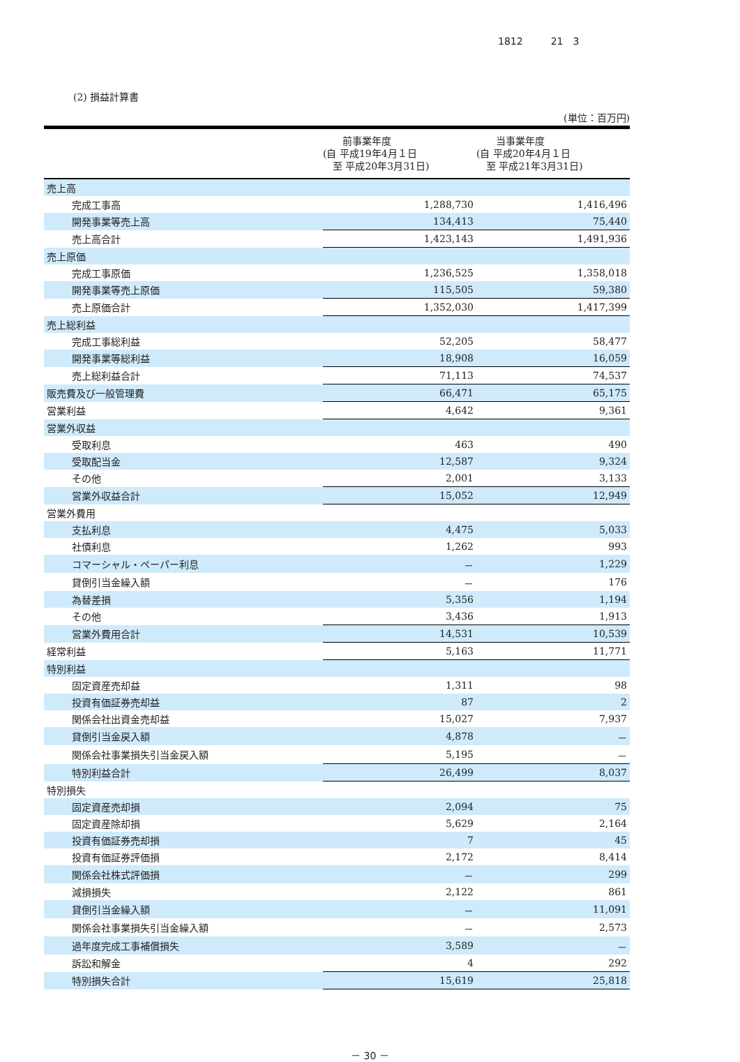1812 21　3
(2) 損益計算書
(単位：百万円)
| | 前事業年度 (自 平成19年4月１日 至 平成20年3月31日) | 当事業年度 (自 平成20年4月１日 至 平成21年3月31日) |
| --- | --- | --- |
| 売上高 | | |
| 完成工事高 | 1,288,730 | 1,416,496 |
| 開発事業等売上高 | 134,413 | 75,440 |
| 売上高合計 | 1,423,143 | 1,491,936 |
| 売上原価 | | |
| 完成工事原価 | 1,236,525 | 1,358,018 |
| 開発事業等売上原価 | 115,505 | 59,380 |
| 売上原価合計 | 1,352,030 | 1,417,399 |
| 売上総利益 | | |
| 完成工事総利益 | 52,205 | 58,477 |
| 開発事業等総利益 | 18,908 | 16,059 |
| 売上総利益合計 | 71,113 | 74,537 |
| 販売費及び一般管理費 | 66,471 | 65,175 |
| 営業利益 | 4,642 | 9,361 |
| 営業外収益 | | |
| 受取利息 | 463 | 490 |
| 受取配当金 | 12,587 | 9,324 |
| その他 | 2,001 | 3,133 |
| 営業外収益合計 | 15,052 | 12,949 |
| 営業外費用 | | |
| 支払利息 | 4,475 | 5,033 |
| 社債利息 | 1,262 | 993 |
| コマーシャル・ペーパー利息 | － | 1,229 |
| 貸倒引当金繰入額 | － | 176 |
| 為替差損 | 5,356 | 1,194 |
| その他 | 3,436 | 1,913 |
| 営業外費用合計 | 14,531 | 10,539 |
| 経常利益 | 5,163 | 11,771 |
| 特別利益 | | |
| 固定資産売却益 | 1,311 | 98 |
| 投資有価証券売却益 | 87 | 2 |
| 関係会社出資金売却益 | 15,027 | 7,937 |
| 貸倒引当金戻入額 | 4,878 | － |
| 関係会社事業損失引当金戻入額 | 5,195 | － |
| 特別利益合計 | 26,499 | 8,037 |
| 特別損失 | | |
| 固定資産売却損 | 2,094 | 75 |
| 固定資産除却損 | 5,629 | 2,164 |
| 投資有価証券売却損 | 7 | 45 |
| 投資有価証券評価損 | 2,172 | 8,414 |
| 関係会社株式評価損 | － | 299 |
| 減損損失 | 2,122 | 861 |
| 貸倒引当金繰入額 | － | 11,091 |
| 関係会社事業損失引当金繰入額 | － | 2,573 |
| 過年度完成工事補償損失 | 3,589 | － |
| 訴訟和解金 | 4 | 292 |
| 特別損失合計 | 15,619 | 25,818 |
－ 30 －